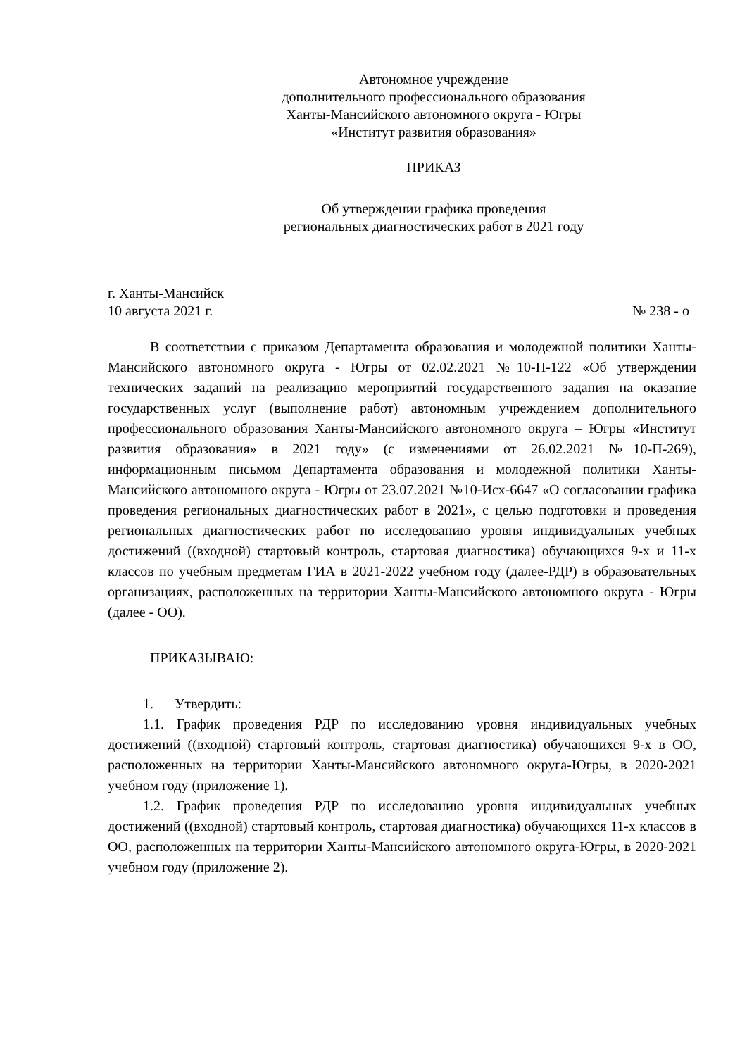Автономное учреждение
дополнительного профессионального образования
Ханты-Мансийского автономного округа - Югры
«Институт развития образования»
ПРИКАЗ
Об утверждении графика проведения
региональных диагностических работ в 2021 году
г. Ханты-Мансийск
10 августа 2021 г. № 238 - о
В соответствии с приказом Департамента образования и молодежной политики Ханты-Мансийского автономного округа - Югры от 02.02.2021 №10-П-122 «Об утверждении технических заданий на реализацию мероприятий государственного задания на оказание государственных услуг (выполнение работ) автономным учреждением дополнительного профессионального образования Ханты-Мансийского автономного округа – Югры «Институт развития образования» в 2021 году» (с изменениями от 26.02.2021 №10-П-269), информационным письмом Департамента образования и молодежной политики Ханты-Мансийского автономного округа - Югры от 23.07.2021 №10-Исх-6647 «О согласовании графика проведения региональных диагностических работ в 2021», с целью подготовки и проведения региональных диагностических работ по исследованию уровня индивидуальных учебных достижений ((входной) стартовый контроль, стартовая диагностика) обучающихся 9-х и 11-х классов по учебным предметам ГИА в 2021-2022 учебном году (далее-РДР) в образовательных организациях, расположенных на территории Ханты-Мансийского автономного округа - Югры (далее - ОО).
ПРИКАЗЫВАЮ:
1. Утвердить:
1.1. График проведения РДР по исследованию уровня индивидуальных учебных достижений ((входной) стартовый контроль, стартовая диагностика) обучающихся 9-х в ОО, расположенных на территории Ханты-Мансийского автономного округа-Югры, в 2020-2021 учебном году (приложение 1).
1.2. График проведения РДР по исследованию уровня индивидуальных учебных достижений ((входной) стартовый контроль, стартовая диагностика) обучающихся 11-х классов в ОО, расположенных на территории Ханты-Мансийского автономного округа-Югры, в 2020-2021 учебном году (приложение 2).